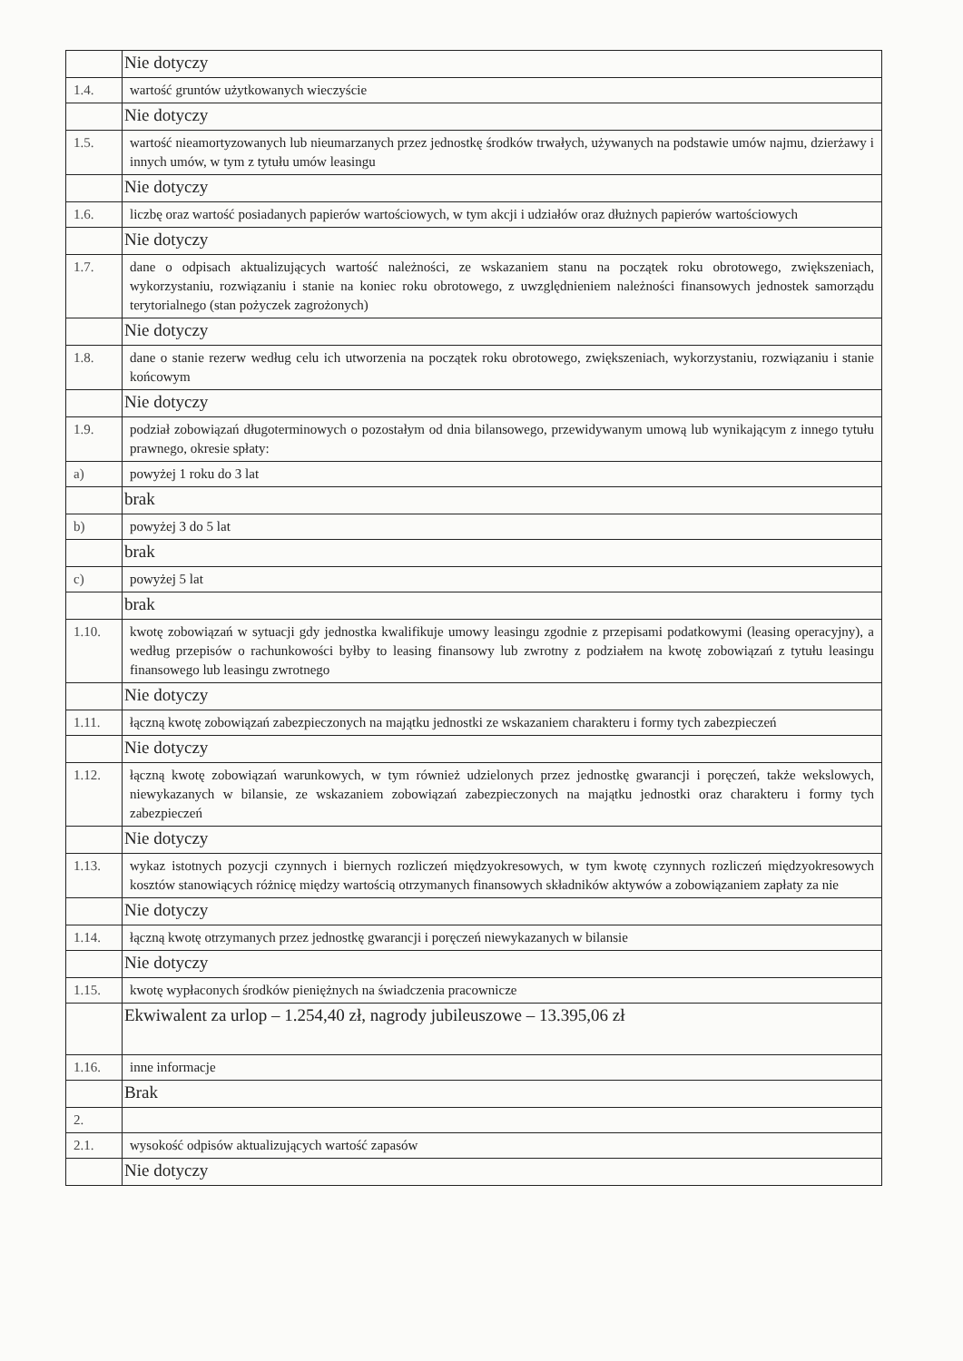| | Nie dotyczy |
| 1.4. | wartość gruntów użytkowanych wieczyście |
| | Nie dotyczy |
| 1.5. | wartość nieamortyzowanych lub nieumarzanych przez jednostkę środków trwałych, używanych na podstawie umów najmu, dzierżawy i innych umów, w tym z tytułu umów leasingu |
| | Nie dotyczy |
| 1.6. | liczbę oraz wartość posiadanych papierów wartościowych, w tym akcji i udziałów oraz dłużnych papierów wartościowych |
| | Nie dotyczy |
| 1.7. | dane o odpisach aktualizujących wartość należności, ze wskazaniem stanu na początek roku obrotowego, zwiększeniach, wykorzystaniu, rozwiązaniu i stanie na koniec roku obrotowego, z uwzględnieniem należności finansowych jednostek samorządu terytorialnego (stan pożyczek zagrożonych) |
| | Nie dotyczy |
| 1.8. | dane o stanie rezerw według celu ich utworzenia na początek roku obrotowego, zwiększeniach, wykorzystaniu, rozwiązaniu i stanie końcowym |
| | Nie dotyczy |
| 1.9. | podział zobowiązań długoterminowych o pozostałym od dnia bilansowego, przewidywanym umową lub wynikającym z innego tytułu prawnego, okresie spłaty: |
| a) | powyżej 1 roku do 3 lat |
| | brak |
| b) | powyżej 3 do 5 lat |
| | brak |
| c) | powyżej 5 lat |
| | brak |
| 1.10. | kwotę zobowiązań w sytuacji gdy jednostka kwalifikuje umowy leasingu zgodnie z przepisami podatkowymi (leasing operacyjny), a według przepisów o rachunkowości byłby to leasing finansowy lub zwrotny z podziałem na kwotę zobowiązań z tytułu leasingu finansowego lub leasingu zwrotnego |
| | Nie dotyczy |
| 1.11. | łączną kwotę zobowiązań zabezpieczonych na majątku jednostki ze wskazaniem charakteru i formy tych zabezpieczeń |
| | Nie dotyczy |
| 1.12. | łączną kwotę zobowiązań warunkowych, w tym również udzielonych przez jednostkę gwarancji i poręczeń, także wekslowych, niewykazanych w bilansie, ze wskazaniem zobowiązań zabezpieczonych na majątku jednostki oraz charakteru i formy tych zabezpieczeń |
| | Nie dotyczy |
| 1.13. | wykaz istotnych pozycji czynnych i biernych rozliczeń międzyokresowych, w tym kwotę czynnych rozliczeń międzyokresowych kosztów stanowiących różnicę między wartością otrzymanych finansowych składników aktywów a zobowiązaniem zapłaty za nie |
| | Nie dotyczy |
| 1.14. | łączną kwotę otrzymanych przez jednostkę gwarancji i poręczeń niewykazanych w bilansie |
| | Nie dotyczy |
| 1.15. | kwotę wypłaconych środków pieniężnych na świadczenia pracownicze |
| | Ekwiwalent za urlop – 1.254,40 zł, nagrody jubileuszowe – 13.395,06 zł |
| 1.16. | inne informacje |
| | Brak |
| 2. | |
| 2.1. | wysokość odpisów aktualizujących wartość zapasów |
| | Nie dotyczy |